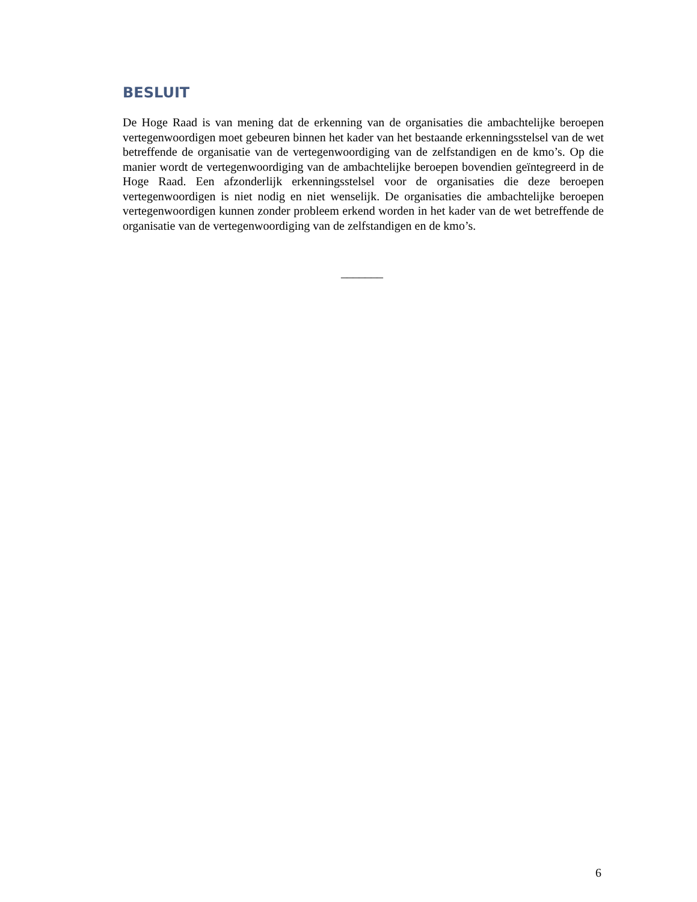BESLUIT
De Hoge Raad is van mening dat de erkenning van de organisaties die ambachtelijke beroepen vertegenwoordigen moet gebeuren binnen het kader van het bestaande erkenningsstelsel van de wet betreffende de organisatie van de vertegenwoordiging van de zelfstandigen en de kmo’s. Op die manier wordt de vertegenwoordiging van de ambachtelijke beroepen bovendien geïntegreerd in de Hoge Raad. Een afzonderlijk erkenningsstelsel voor de organisaties die deze beroepen vertegenwoordigen is niet nodig en niet wenselijk. De organisaties die ambachtelijke beroepen vertegenwoordigen kunnen zonder probleem erkend worden in het kader van de wet betreffende de organisatie van de vertegenwoordiging van de zelfstandigen en de kmo’s.
_______
6